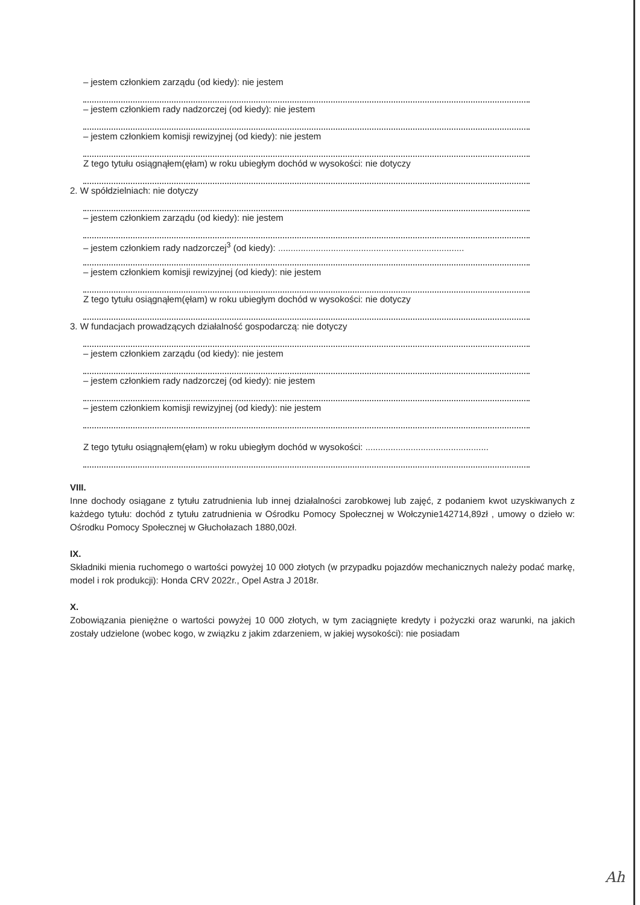– jestem członkiem zarządu (od kiedy): nie jestem
– jestem członkiem rady nadzorczej (od kiedy): nie jestem
– jestem członkiem komisji rewizyjnej (od kiedy): nie jestem
Z tego tytułu osiągnąłem(ęłam) w roku ubiegłym dochód w wysokości: nie dotyczy
2. W spółdzielniach: nie dotyczy
– jestem członkiem zarządu (od kiedy): nie jestem
– jestem członkiem rady nadzorczej<sup>3</sup> (od kiedy): ..........................................................................
– jestem członkiem komisji rewizyjnej (od kiedy): nie jestem
Z tego tytułu osiągnąłem(ęłam) w roku ubiegłym dochód w wysokości: nie dotyczy
3. W fundacjach prowadzących działalność gospodarczą: nie dotyczy
– jestem członkiem zarządu (od kiedy): nie jestem
– jestem członkiem rady nadzorczej (od kiedy): nie jestem
– jestem członkiem komisji rewizyjnej (od kiedy): nie jestem
Z tego tytułu osiągnąłem(ęłam) w roku ubiegłym dochód w wysokości: .................................................
VIII.
Inne dochody osiągane z tytułu zatrudnienia lub innej działalności zarobkowej lub zajęć, z podaniem kwot uzyskiwanych z każdego tytułu: dochód z tytułu zatrudnienia w Ośrodku Pomocy Społecznej w Wołczynie142714,89zł , umowy o dzieło w: Ośrodku Pomocy Społecznej w Głuchołazach 1880,00zł.
IX.
Składniki mienia ruchomego o wartości powyżej 10 000 złotych (w przypadku pojazdów mechanicznych należy podać markę, model i rok produkcji): Honda CRV 2022r., Opel Astra J 2018r.
X.
Zobowiązania pieniężne o wartości powyżej 10 000 złotych, w tym zaciągnięte kredyty i pożyczki oraz warunki, na jakich zostały udzielone (wobec kogo, w związku z jakim zdarzeniem, w jakiej wysokości): nie posiadam
Ah